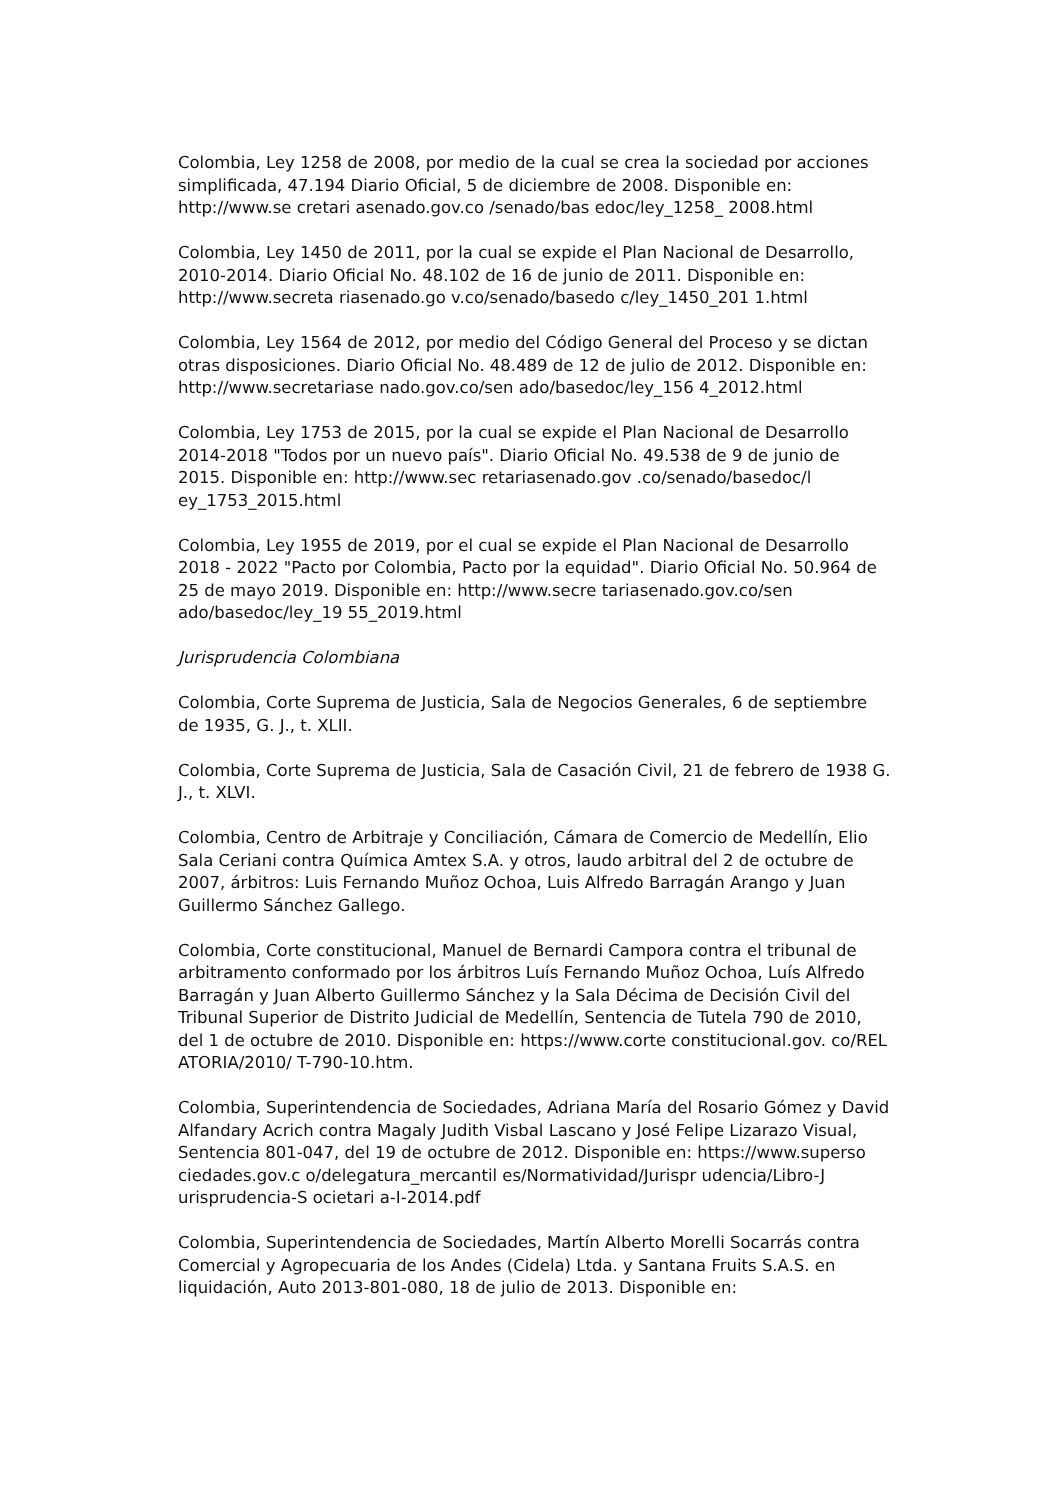Colombia, Ley 1258 de 2008, por medio de la cual se crea la sociedad por acciones simplificada, 47.194 Diario Oficial, 5 de diciembre de 2008. Disponible en: http://www.se cretari asenado.gov.co /senado/bas edoc/ley_1258_ 2008.html
Colombia, Ley 1450 de 2011, por la cual se expide el Plan Nacional de Desarrollo, 2010-2014. Diario Oficial No. 48.102 de 16 de junio de 2011. Disponible en: http://www.secreta riasenado.go v.co/senado/basedo c/ley_1450_201 1.html
Colombia, Ley 1564 de 2012, por medio del Código General del Proceso y se dictan otras disposiciones. Diario Oficial No. 48.489 de 12 de julio de 2012. Disponible en: http://www.secretariase nado.gov.co/sen ado/basedoc/ley_156 4_2012.html
Colombia, Ley 1753 de 2015, por la cual se expide el Plan Nacional de Desarrollo 2014-2018 "Todos por un nuevo país". Diario Oficial No. 49.538 de 9 de junio de 2015. Disponible en: http://www.sec retariasenado.gov .co/senado/basedoc/l ey_1753_2015.html
Colombia, Ley 1955 de 2019, por el cual se expide el Plan Nacional de Desarrollo 2018 - 2022 "Pacto por Colombia, Pacto por la equidad". Diario Oficial No. 50.964 de 25 de mayo 2019. Disponible en: http://www.secre tariasenado.gov.co/sen ado/basedoc/ley_19 55_2019.html
Jurisprudencia Colombiana
Colombia, Corte Suprema de Justicia, Sala de Negocios Generales, 6 de septiembre de 1935, G. J., t. XLII.
Colombia, Corte Suprema de Justicia, Sala de Casación Civil, 21 de febrero de 1938 G. J., t. XLVI.
Colombia, Centro de Arbitraje y Conciliación, Cámara de Comercio de Medellín, Elio Sala Ceriani contra Química Amtex S.A. y otros, laudo arbitral del 2 de octubre de 2007, árbitros: Luis Fernando Muñoz Ochoa, Luis Alfredo Barragán Arango y Juan Guillermo Sánchez Gallego.
Colombia, Corte constitucional, Manuel de Bernardi Campora contra el tribunal de arbitramento conformado por los árbitros Luís Fernando Muñoz Ochoa, Luís Alfredo Barragán y Juan Alberto Guillermo Sánchez y la Sala Décima de Decisión Civil del Tribunal Superior de Distrito Judicial de Medellín, Sentencia de Tutela 790 de 2010, del 1 de octubre de 2010. Disponible en: https://www.corte constitucional.gov. co/REL ATORIA/2010/ T-790-10.htm.
Colombia, Superintendencia de Sociedades, Adriana María del Rosario Gómez y David Alfandary Acrich contra Magaly Judith Visbal Lascano y José Felipe Lizarazo Visual, Sentencia 801-047, del 19 de octubre de 2012. Disponible en: https://www.superso ciedades.gov.c o/delegatura_mercantil es/Normatividad/Jurispr udencia/Libro-J urisprudencia-S ocietari a-I-2014.pdf
Colombia, Superintendencia de Sociedades, Martín Alberto Morelli Socarrás contra Comercial y Agropecuaria de los Andes (Cidela) Ltda. y Santana Fruits S.A.S. en liquidación, Auto 2013-801-080, 18 de julio de 2013. Disponible en: